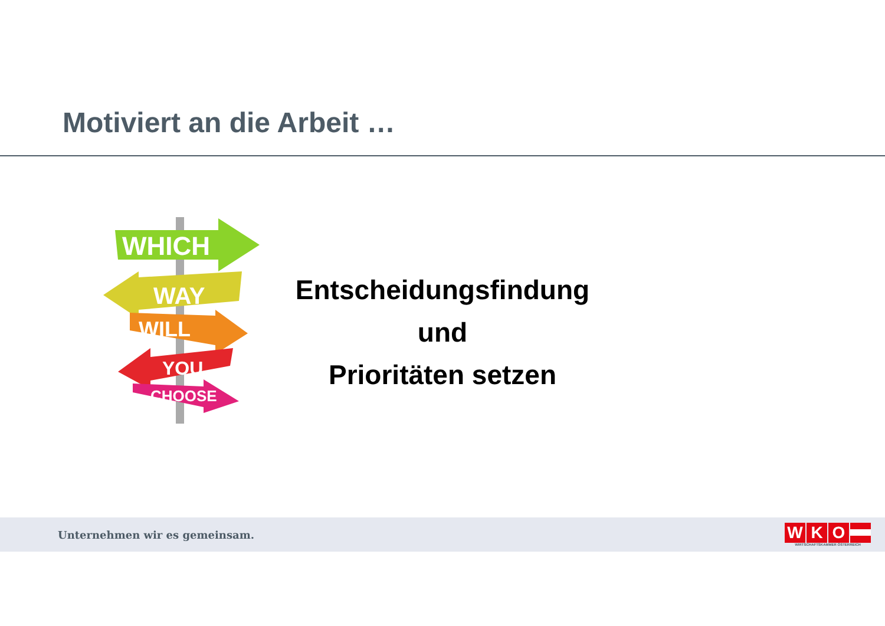Motiviert an die Arbeit …
WHICH
WAY
WILL
YOU
CHOOSE
Entscheidungsfindung
und
Prioritäten setzen
Unternehmen wir es gemeinsam.
WKO
WIRTSCHAFTSKAMMER ÖSTERREICH